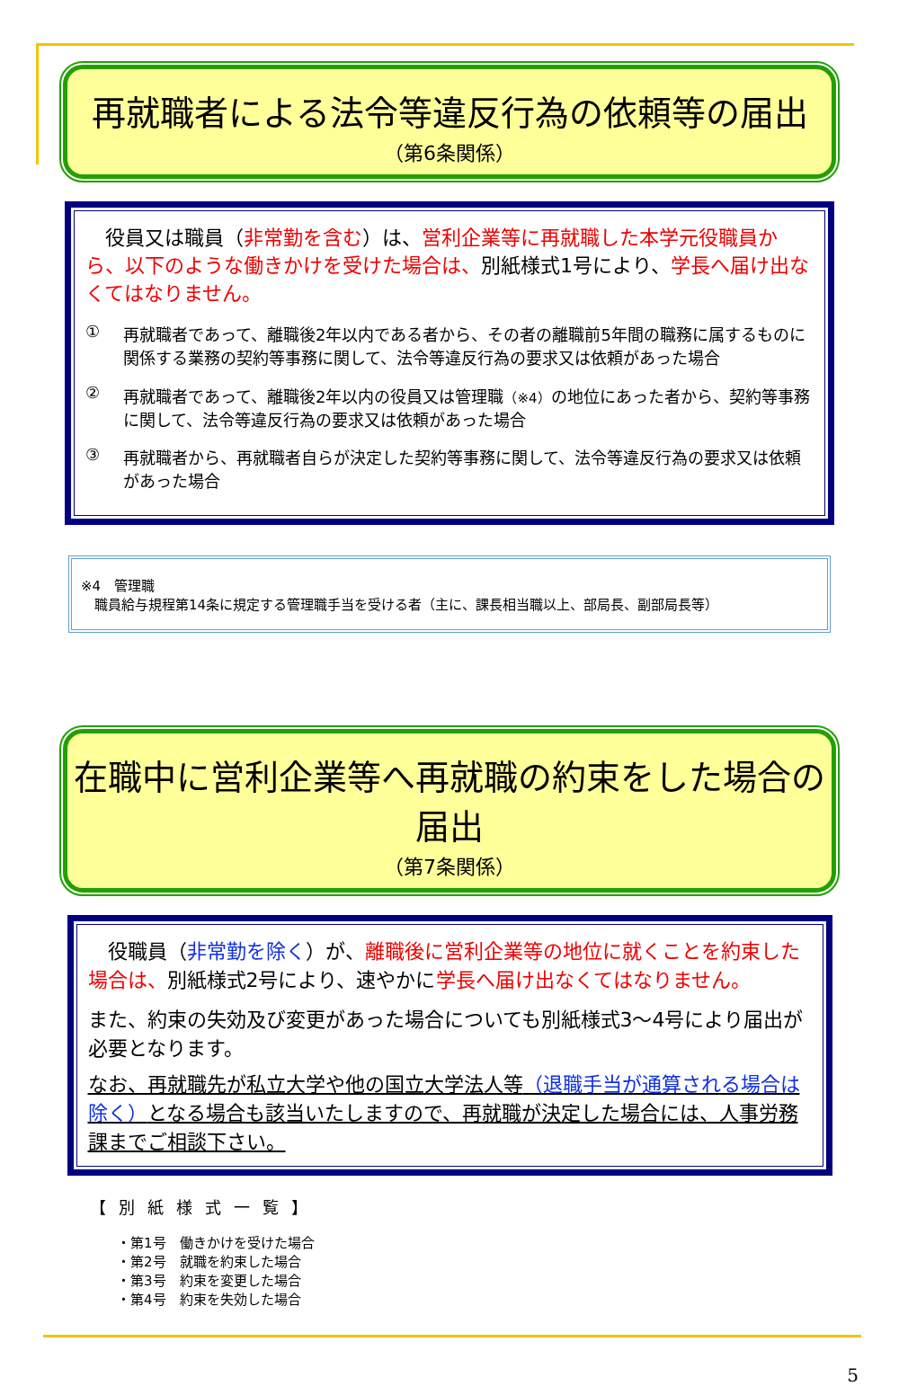再就職者による法令等違反行為の依頼等の届出
（第6条関係）
　役員又は職員（非常勤を含む）は、営利企業等に再就職した本学元役職員から、以下のような働きかけを受けた場合は、別紙様式1号により、学長へ届け出なくてはなりません。
① 再就職者であって、離職後2年以内である者から、その者の離職前5年間の職務に属するものに関係する業務の契約等事務に関して、法令等違反行為の要求又は依頼があった場合
② 再就職者であって、離職後2年以内の役員又は管理職（※4）の地位にあった者から、契約等事務に関して、法令等違反行為の要求又は依頼があった場合
③ 再就職者から、再就職者自らが決定した契約等事務に関して、法令等違反行為の要求又は依頼があった場合
※4　管理職
　職員給与規程第14条に規定する管理職手当を受ける者（主に、課長相当職以上、部局長、副部局長等）
在職中に営利企業等へ再就職の約束をした場合の届出
（第7条関係）
　役職員（非常勤を除く）が、離職後に営利企業等の地位に就くことを約束した場合は、別紙様式2号により、速やかに学長へ届け出なくてはなりません。
また、約束の失効及び変更があった場合についても別紙様式3～4号により届出が必要となります。
なお、再就職先が私立大学や他の国立大学法人等（退職手当が通算される場合は除く）となる場合も該当いたしますので、再就職が決定した場合には、人事労務課までご相談下さい。
【別紙様式一覧】
・第1号　働きかけを受けた場合
・第2号　就職を約束した場合
・第3号　約束を変更した場合
・第4号　約束を失効した場合
5